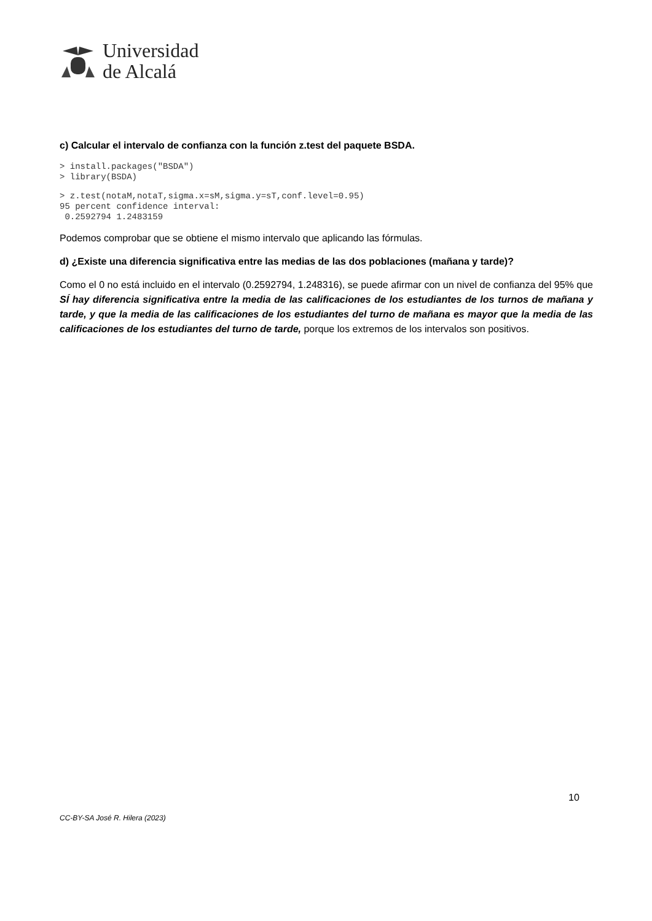Universidad
de Alcalá
c) Calcular el intervalo de confianza con la función z.test del paquete BSDA.
> install.packages("BSDA")
> library(BSDA)
> z.test(notaM,notaT,sigma.x=sM,sigma.y=sT,conf.level=0.95)
95 percent confidence interval:
 0.2592794 1.2483159
Podemos comprobar que se obtiene el mismo intervalo que aplicando las fórmulas.
d) ¿Existe una diferencia significativa entre las medias de las dos poblaciones (mañana y tarde)?
Como el 0 no está incluido en el intervalo (0.2592794, 1.248316), se puede afirmar con un nivel de confianza del 95% que SÍ hay diferencia significativa entre la media de las calificaciones de los estudiantes de los turnos de mañana y tarde, y que la media de las calificaciones de los estudiantes del turno de mañana es mayor que la media de las calificaciones de los estudiantes del turno de tarde, porque los extremos de los intervalos son positivos.
10
CC-BY-SA José R. Hilera (2023)